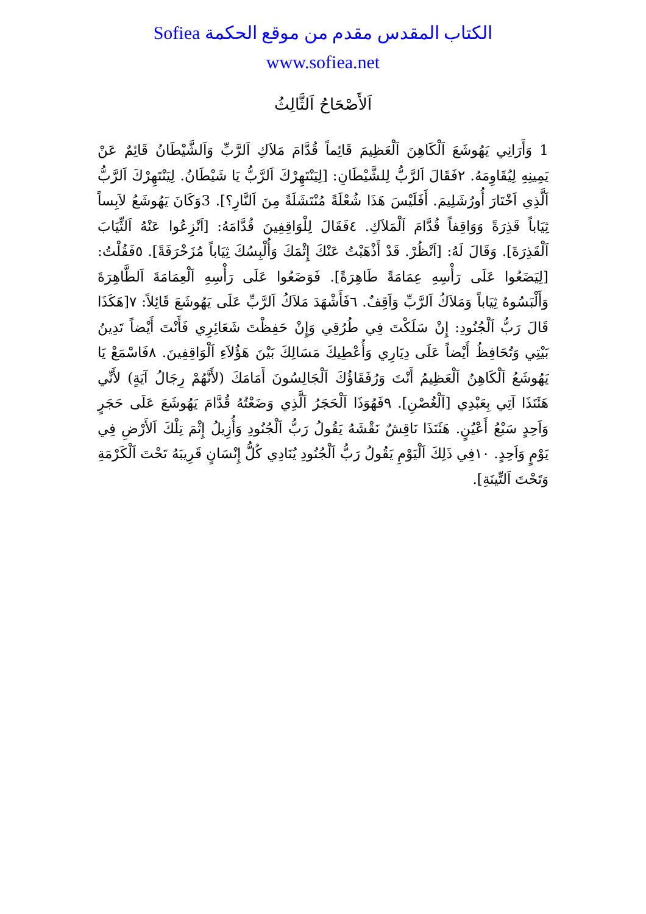الكتاب المقدس مقدم من موقع الحكمة Sofiea
www.sofiea.net
اَلأَصْحَاحُ اَلثَّالِثُ
1 وَأَرَانِي يَهُوشَعَ اَلْكَاهِنَ اَلْعَظِيمَ قَائِماً قُدَّامَ مَلاَكِ اَلرَّبِّ وَاَلشَّيْطَانُ قَائِمٌ عَنْ يَمِينِهِ لِيُقَاوِمَهُ. ٢فَقَالَ اَلرَّبُّ لِلشَّيْطَانِ: [لِيَنْتَهِرْكَ اَلرَّبُّ يَا شَيْطَانُ. لِيَنْتَهِرْكَ اَلرَّبُّ اَلَّذِي اَخْتَارَ أُورُشَلِيمَ. أَفَلَيْسَ هَذَا شُعْلَةً مُنْتَشَلَةً مِنَ اَلنَّارِ؟]. 3وَكَانَ يَهُوشَعُ لاَبِساً ثِيَاباً قَذِرَةً وَوَاقِفاً قُدَّامَ اَلْمَلاَكِ. ٤فَقَالَ لِلْوَاقِفِينَ قُدَّامَهُ: [اَنْزِعُوا عَنْهُ اَلثِّيَابَ اَلْقَذِرَةَ]. وَقَالَ لَهُ: [اَنْظُرْ. قَدْ أَذْهَبْتُ عَنْكَ إِثْمَكَ وَأُلْبِسُكَ ثِيَاباً مُزَخْرَفَةً]. ٥فَقُلْتُ: [لِيَضَعُوا عَلَى رَأْسِهِ عِمَامَةً طَاهِرَةً]. فَوَضَعُوا عَلَى رَأْسِهِ اَلْعِمَامَةَ اَلطَّاهِرَةَ وَأَلْبَسُوهُ ثِيَاباً وَمَلاَكُ اَلرَّبِّ وَاَقِفٌ. ٦فَأَشْهَدَ مَلاَكُ اَلرَّبِّ عَلَى يَهُوشَعَ قَائِلاً: ٧[هَكَذَا قَالَ رَبُّ اَلْجُنُودِ: إِنْ سَلَكْتَ فِي طُرُقِي وَإِنْ حَفِظْتَ شَعَائِرِي فَأَنْتَ أَيْضاً تَدِينُ بَيْتِي وَتُحَافِظُ أَيْضاً عَلَى دِيَارِي وَأُعْطِيكَ مَسَالِكَ بَيْنَ هَؤُلاَءِ اَلْوَاقِفِينَ. ٨فَاسْمَعْ يَا يَهُوشَعُ اَلْكَاهِنُ اَلْعَظِيمُ أَنْتَ وَرُفَقَاؤُكَ اَلْجَالِسُونَ أَمَامَكَ (لأَنَّهُمْ رِجَالُ آيَةٍ) لأَنِّي هَئَنَذَا آتِي بِعَبْدِي [اَلْغُصْنِ]. ٩فَهُوَذَا اَلْحَجَرُ اَلَّذِي وَضَعْتُهُ قُدَّامَ يَهُوشَعَ عَلَى حَجَرٍ وَاَحِدٍ سَبْعُ أَعْيُنٍ. هَئَنَذَا نَاقِشٌ نَقْشَهُ يَقُولُ رَبُّ اَلْجُنُودِ وَأُزِيلُ إِثْمَ تِلْكَ اَلأَرْضِ فِي يَوْمٍ وَاَحِدٍ. ١٠فِي ذَلِكَ اَلْيَوْمِ يَقُولُ رَبُّ اَلْجُنُودِ يُنَادِي كُلُّ إِنْسَانٍ قَرِيبَهُ تَحْتَ اَلْكَرْمَةِ وَتَحْتَ اَلتِّينَةِ].